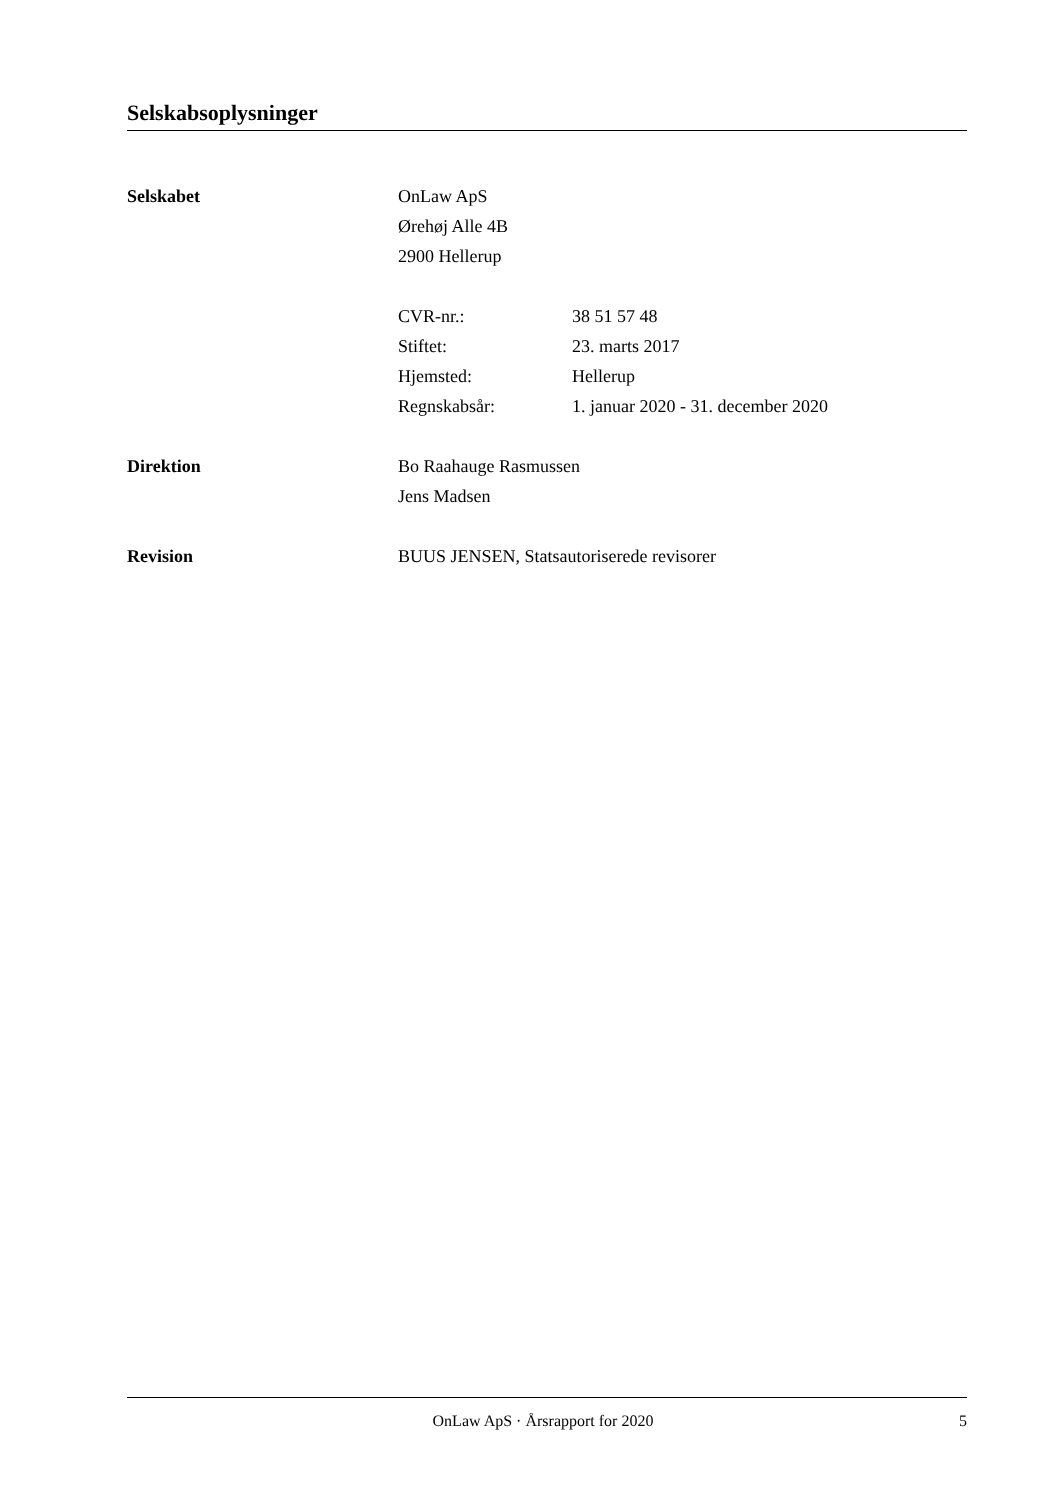Selskabsoplysninger
Selskabet OnLaw ApS
Ørehøj Alle 4B
2900 Hellerup
CVR-nr.: 38 51 57 48
Stiftet: 23. marts 2017
Hjemsted: Hellerup
Regnskabsår: 1. januar 2020 - 31. december 2020
Direktion Bo Raahauge Rasmussen
Jens Madsen
Revision BUUS JENSEN, Statsautoriserede revisorer
OnLaw ApS · Årsrapport for 2020 5